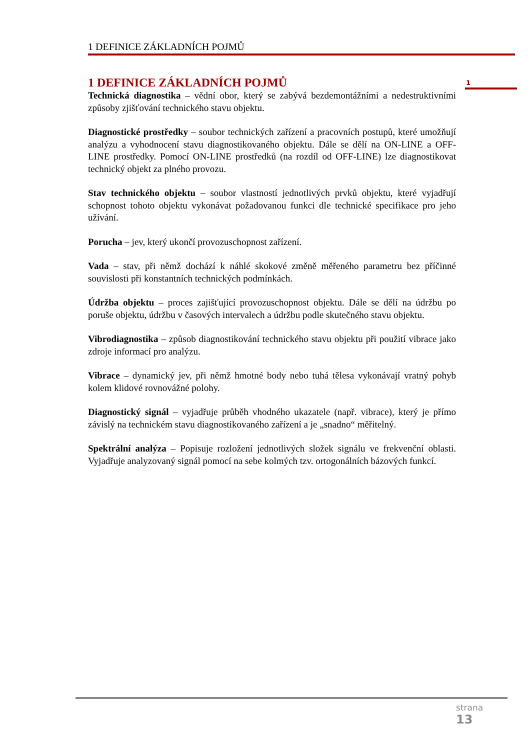1 DEFINICE ZÁKLADNÍCH POJMŮ
1
1 DEFINICE ZÁKLADNÍCH POJMŮ
Technická diagnostika – vědní obor, který se zabývá bezdemontážními a nedestruktivními způsoby zjišťování technického stavu objektu.
Diagnostické prostředky – soubor technických zařízení a pracovních postupů, které umožňují analýzu a vyhodnocení stavu diagnostikovaného objektu. Dále se dělí na ON-LINE a OFF-LINE prostředky. Pomocí ON-LINE prostředků (na rozdíl od OFF-LINE) lze diagnostikovat technický objekt za plného provozu.
Stav technického objektu – soubor vlastností jednotlivých prvků objektu, které vyjadřují schopnost tohoto objektu vykonávat požadovanou funkci dle technické specifikace pro jeho užívání.
Porucha – jev, který ukončí provozuschopnost zařízení.
Vada – stav, při němž dochází k náhlé skokové změně měřeného parametru bez příčinné souvislosti při konstantních technických podmínkách.
Údržba objektu – proces zajišťující provozuschopnost objektu. Dále se dělí na údržbu po poruše objektu, údržbu v časových intervalech a údržbu podle skutečného stavu objektu.
Vibrodiagnostika – způsob diagnostikování technického stavu objektu při použití vibrace jako zdroje informací pro analýzu.
Vibrace – dynamický jev, při němž hmotné body nebo tuhá tělesa vykonávají vratný pohyb kolem klidové rovnovážné polohy.
Diagnostický signál – vyjadřuje průběh vhodného ukazatele (např. vibrace), který je přímo závislý na technickém stavu diagnostikovaného zařízení a je „snadno“ měřitelný.
Spektrální analýza – Popisuje rozložení jednotlivých složek signálu ve frekvenční oblasti. Vyjadřuje analyzovaný signál pomocí na sebe kolmých tzv. ortogonálních bázových funkcí.
strana
13